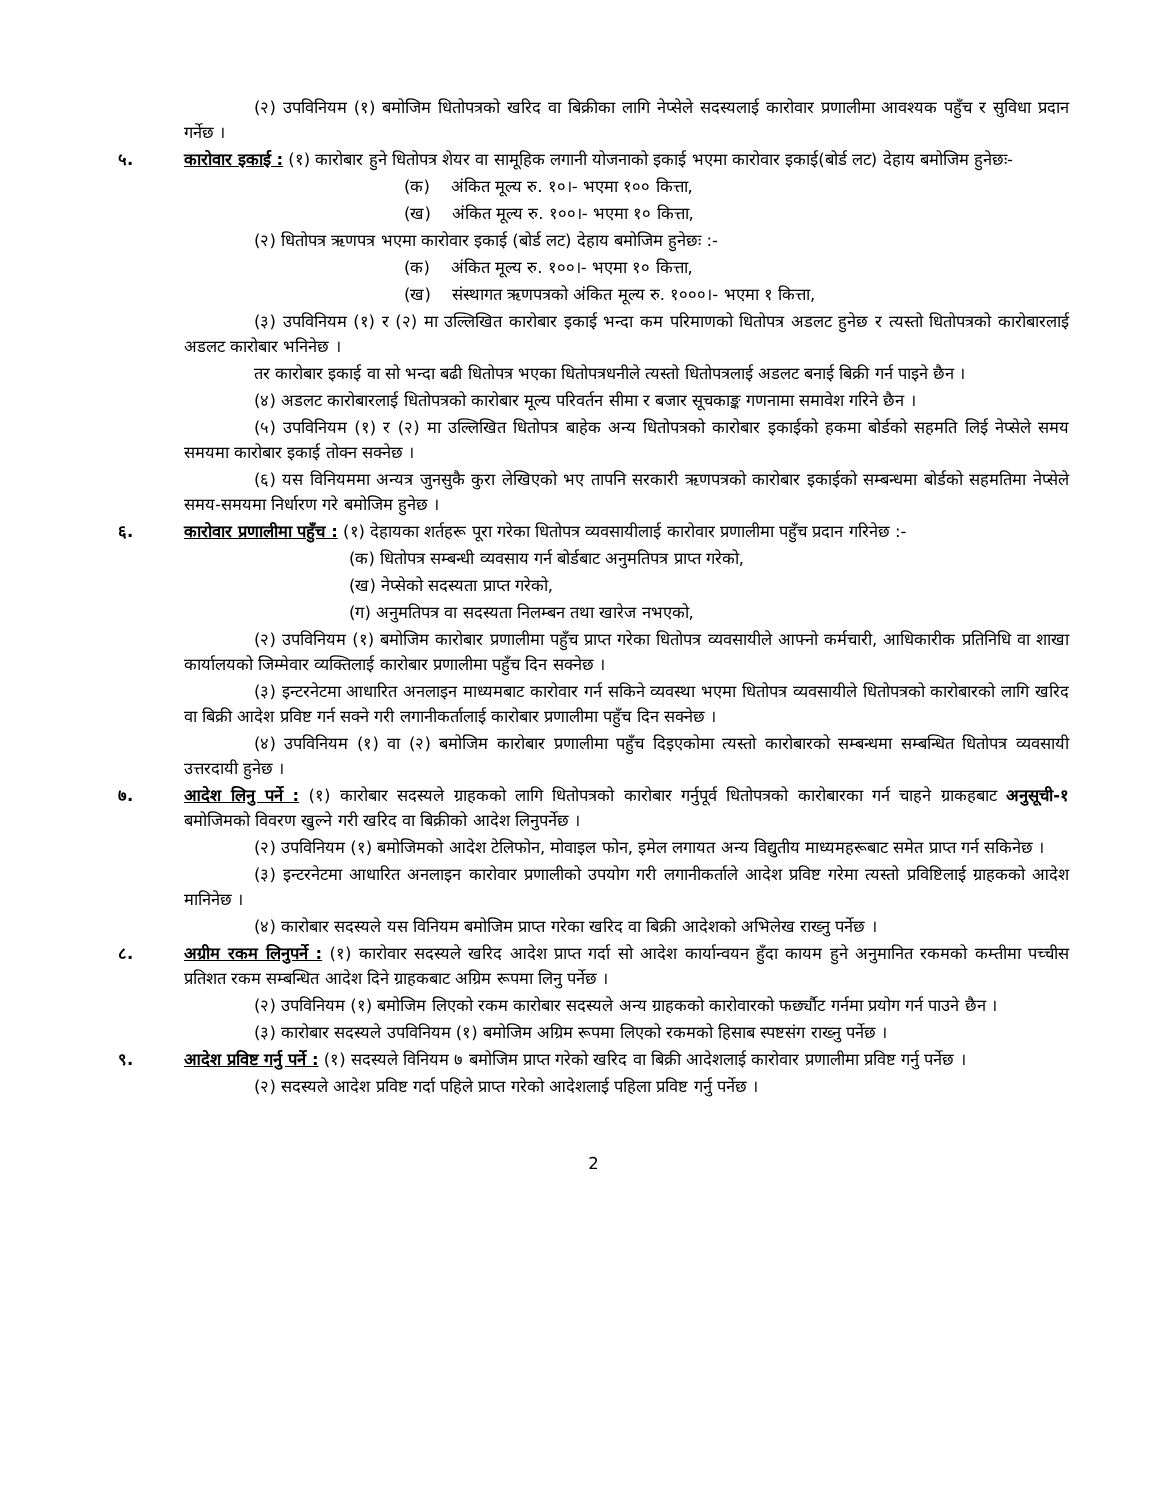(२) उपविनियम (१) बमोजिम धितोपत्रको खरिद वा बिक्रीका लागि नेप्सेले सदस्यलाई कारोवार प्रणालीमा आवश्यक पहुँच र सुविधा प्रदान गर्नेछ ।
५. कारोवार इकाई : (१) कारोबार हुने धितोपत्र शेयर वा सामूहिक लगानी योजनाको इकाई भएमा कारोवार इकाई(बोर्ड लट) देहाय बमोजिम हुनेछः-
(क) अंकित मूल्य रु. १०।- भएमा १०० कित्ता,
(ख) अंकित मूल्य रु. १००।- भएमा १० कित्ता,
(२) धितोपत्र ऋणपत्र भएमा कारोवार इकाई (बोर्ड लट) देहाय बमोजिम हुनेछः :-
(क) अंकित मूल्य रु. १००।- भएमा १० कित्ता,
(ख) संस्थागत ऋणपत्रको अंकित मूल्य रु. १०००।- भएमा १ कित्ता,
(३) उपविनियम (१) र (२) मा उल्लिखित कारोबार इकाई भन्दा कम परिमाणको धितोपत्र अडलट हुनेछ र त्यस्तो धितोपत्रको कारोबारलाई अडलट कारोबार भनिनेछ ।
तर कारोबार इकाई वा सो भन्दा बढी धितोपत्र भएका धितोपत्रधनीले त्यस्तो धितोपत्रलाई अडलट बनाई बिक्री गर्न पाइने छैन ।
(४) अडलट कारोबारलाई धितोपत्रको कारोबार मूल्य परिवर्तन सीमा र बजार सूचकाङ्क गणनामा समावेश गरिने छैन ।
(५) उपविनियम (१) र (२) मा उल्लिखित धितोपत्र बाहेक अन्य धितोपत्रको कारोबार इकाईको हकमा बोर्डको सहमति लिई नेप्सेले समय समयमा कारोबार इकाई तोक्न सक्नेछ ।
(६) यस विनियममा अन्यत्र जुनसुकै कुरा लेखिएको भए तापनि सरकारी ऋणपत्रको कारोबार इकाईको सम्बन्धमा बोर्डको सहमतिमा नेप्सेले समय-समयमा निर्धारण गरे बमोजिम हुनेछ ।
६. कारोवार प्रणालीमा पहुँच : (१) देहायका शर्तहरू पूरा गरेका धितोपत्र व्यवसायीलाई कारोवार प्रणालीमा पहुँच प्रदान गरिनेछ :-
(क) धितोपत्र सम्बन्धी व्यवसाय गर्न बोर्डबाट अनुमतिपत्र प्राप्त गरेको,
(ख) नेप्सेको सदस्यता प्राप्त गरेको,
(ग) अनुमतिपत्र वा सदस्यता निलम्बन तथा खारेज नभएको,
(२) उपविनियम (१) बमोजिम कारोबार प्रणालीमा पहुँच प्राप्त गरेका धितोपत्र व्यवसायीले आफ्नो कर्मचारी, आधिकारीक प्रतिनिधि वा शाखा कार्यालयको जिम्मेवार व्यक्तिलाई कारोबार प्रणालीमा पहुँच दिन सक्नेछ ।
(३) इन्टरनेटमा आधारित अनलाइन माध्यमबाट कारोवार गर्न सकिने व्यवस्था भएमा धितोपत्र व्यवसायीले धितोपत्रको कारोबारको लागि खरिद वा बिक्री आदेश प्रविष्ट गर्न सक्ने गरी लगानीकर्तालाई कारोबार प्रणालीमा पहुँच दिन सक्नेछ ।
(४) उपविनियम (१) वा (२) बमोजिम कारोबार प्रणालीमा पहुँच दिइएकोमा त्यस्तो कारोबारको सम्बन्धमा सम्बन्धित धितोपत्र व्यवसायी उत्तरदायी हुनेछ ।
७. आदेश लिनु पर्ने : (१) कारोबार सदस्यले ग्राहकको लागि धितोपत्रको कारोबार गर्नुपूर्व धितोपत्रको कारोबारका गर्न चाहने ग्राकहबाट अनुसूची-१ बमोजिमको विवरण खुल्ने गरी खरिद वा बिक्रीको आदेश लिनुपर्नेछ ।
(२) उपविनियम (१) बमोजिमको आदेश टेलिफोन, मोवाइल फोन, इमेल लगायत अन्य विद्युतीय माध्यमहरूबाट समेत प्राप्त गर्न सकिनेछ ।
(३) इन्टरनेटमा आधारित अनलाइन कारोवार प्रणालीको उपयोग गरी लगानीकर्ताले आदेश प्रविष्ट गरेमा त्यस्तो प्रविष्टिलाई ग्राहकको आदेश मानिनेछ ।
(४) कारोबार सदस्यले यस विनियम बमोजिम प्राप्त गरेका खरिद वा बिक्री आदेशको अभिलेख राख्नु पर्नेछ ।
८. अग्रीम रकम लिनुपर्ने : (१) कारोवार सदस्यले खरिद आदेश प्राप्त गर्दा सो आदेश कार्यान्वयन हुँदा कायम हुने अनुमानित रकमको कम्तीमा पच्चीस प्रतिशत रकम सम्बन्धित आदेश दिने ग्राहकबाट अग्रिम रूपमा लिनु पर्नेछ ।
(२) उपविनियम (१) बमोजिम लिएको रकम कारोबार सदस्यले अन्य ग्राहकको कारोवारको फर्छ्यौट गर्नमा प्रयोग गर्न पाउने छैन ।
(३) कारोबार सदस्यले उपविनियम (१) बमोजिम अग्रिम रूपमा लिएको रकमको हिसाब स्पष्टसंग राख्नु पर्नेछ ।
९. आदेश प्रविष्ट गर्नु पर्ने : (१) सदस्यले विनियम ७ बमोजिम प्राप्त गरेको खरिद वा बिक्री आदेशलाई कारोवार प्रणालीमा प्रविष्ट गर्नु पर्नेछ ।
(२) सदस्यले आदेश प्रविष्ट गर्दा पहिले प्राप्त गरेको आदेशलाई पहिला प्रविष्ट गर्नु पर्नेछ ।
2